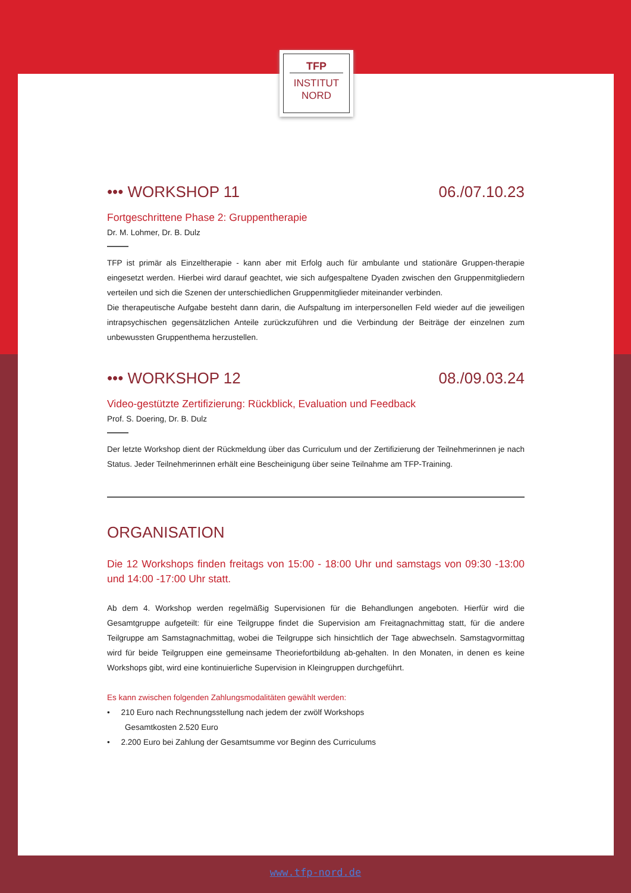TFP
INSTITUT
NORD
••• WORKSHOP 11 06./07.10.23
Fortgeschrittene Phase 2: Gruppentherapie
Dr. M. Lohmer, Dr. B. Dulz
TFP ist primär als Einzeltherapie - kann aber mit Erfolg auch für ambulante und stationäre Gruppen-therapie eingesetzt werden. Hierbei wird darauf geachtet, wie sich aufgespaltene Dyaden zwischen den Gruppenmitgliedern verteilen und sich die Szenen der unterschiedlichen Gruppenmitglieder miteinander verbinden.
Die therapeutische Aufgabe besteht dann darin, die Aufspaltung im interpersonellen Feld wieder auf die jeweiligen intrapsychischen gegensätzlichen Anteile zurückzuführen und die Verbindung der Beiträge der einzelnen zum unbewussten Gruppenthema herzustellen.
••• WORKSHOP 12 08./09.03.24
Video-gestützte Zertifizierung: Rückblick, Evaluation und Feedback
Prof. S. Doering, Dr. B. Dulz
Der letzte Workshop dient der Rückmeldung über das Curriculum und der Zertifizierung der Teilnehmerinnen je nach Status. Jeder Teilnehmerinnen erhält eine Bescheinigung über seine Teilnahme am TFP-Training.
ORGANISATION
Die 12 Workshops finden freitags von 15:00 - 18:00 Uhr und samstags von 09:30 -13:00 und 14:00 -17:00 Uhr statt.
Ab dem 4. Workshop werden regelmäßig Supervisionen für die Behandlungen angeboten. Hierfür wird die Gesamtgruppe aufgeteilt: für eine Teilgruppe findet die Supervision am Freitagnachmittag statt, für die andere Teilgruppe am Samstagnachmittag, wobei die Teilgruppe sich hinsichtlich der Tage abwechseln. Samstagvormittag wird für beide Teilgruppen eine gemeinsame Theoriefortbildung ab-gehalten. In den Monaten, in denen es keine Workshops gibt, wird eine kontinuierliche Supervision in Kleingruppen durchgeführt.
Es kann zwischen folgenden Zahlungsmodalitäten gewählt werden:
• 210 Euro nach Rechnungsstellung nach jedem der zwölf Workshops
Gesamtkosten 2.520 Euro
• 2.200 Euro bei Zahlung der Gesamtsumme vor Beginn des Curriculums
www.tfp-nord.de